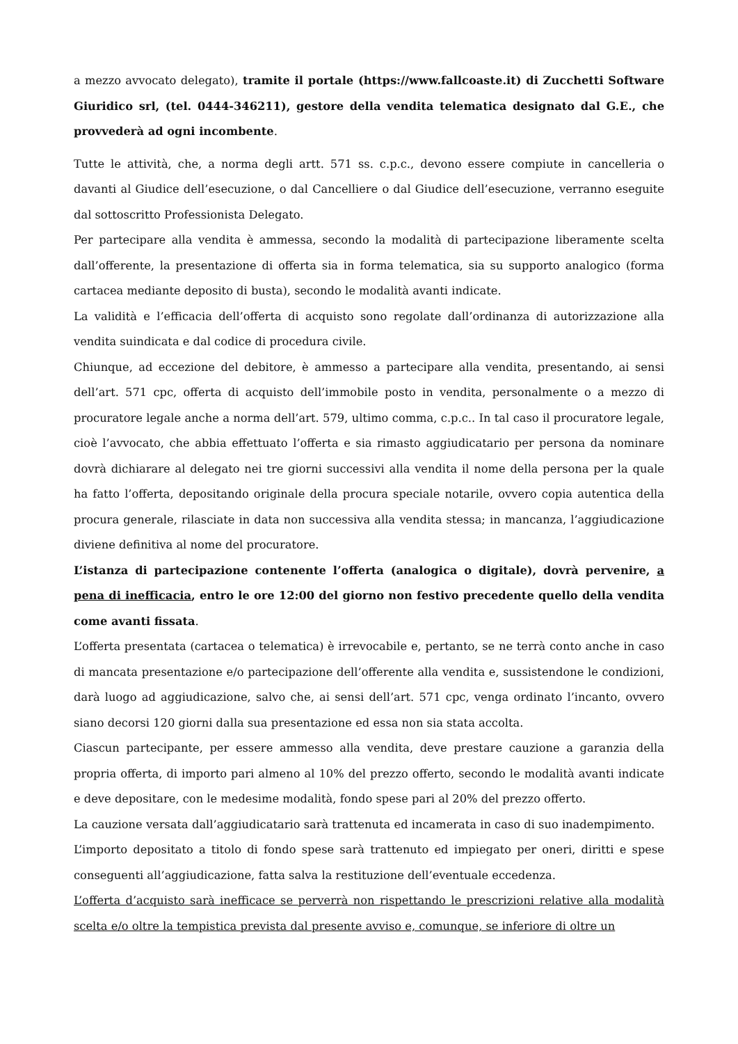a mezzo avvocato delegato), tramite il portale (https://www.fallcoaste.it) di Zucchetti Software Giuridico srl, (tel. 0444-346211), gestore della vendita telematica designato dal G.E., che provvederà ad ogni incombente.
Tutte le attività, che, a norma degli artt. 571 ss. c.p.c., devono essere compiute in cancelleria o davanti al Giudice dell’esecuzione, o dal Cancelliere o dal Giudice dell’esecuzione, verranno eseguite dal sottoscritto Professionista Delegato.
Per partecipare alla vendita è ammessa, secondo la modalità di partecipazione liberamente scelta dall’offerente, la presentazione di offerta sia in forma telematica, sia su supporto analogico (forma cartacea mediante deposito di busta), secondo le modalità avanti indicate.
La validità e l’efficacia dell’offerta di acquisto sono regolate dall’ordinanza di autorizzazione alla vendita suindicata e dal codice di procedura civile.
Chiunque, ad eccezione del debitore, è ammesso a partecipare alla vendita, presentando, ai sensi dell’art. 571 cpc, offerta di acquisto dell’immobile posto in vendita, personalmente o a mezzo di procuratore legale anche a norma dell’art. 579, ultimo comma, c.p.c.. In tal caso il procuratore legale, cioè l’avvocato, che abbia effettuato l’offerta e sia rimasto aggiudicatario per persona da nominare dovrà dichiarare al delegato nei tre giorni successivi alla vendita il nome della persona per la quale ha fatto l’offerta, depositando originale della procura speciale notarile, ovvero copia autentica della procura generale, rilasciate in data non successiva alla vendita stessa; in mancanza, l’aggiudicazione diviene definitiva al nome del procuratore.
L’istanza di partecipazione contenente l’offerta (analogica o digitale), dovrà pervenire, a pena di inefficacia, entro le ore 12:00 del giorno non festivo precedente quello della vendita come avanti fissata.
L’offerta presentata (cartacea o telematica) è irrevocabile e, pertanto, se ne terrà conto anche in caso di mancata presentazione e/o partecipazione dell’offerente alla vendita e, sussistendone le condizioni, darà luogo ad aggiudicazione, salvo che, ai sensi dell’art. 571 cpc, venga ordinato l’incanto, ovvero siano decorsi 120 giorni dalla sua presentazione ed essa non sia stata accolta.
Ciascun partecipante, per essere ammesso alla vendita, deve prestare cauzione a garanzia della propria offerta, di importo pari almeno al 10% del prezzo offerto, secondo le modalità avanti indicate e deve depositare, con le medesime modalità, fondo spese pari al 20% del prezzo offerto.
La cauzione versata dall’aggiudicatario sarà trattenuta ed incamerata in caso di suo inadempimento.
L’importo depositato a titolo di fondo spese sarà trattenuto ed impiegato per oneri, diritti e spese conseguenti all’aggiudicazione, fatta salva la restituzione dell’eventuale eccedenza.
L’offerta d’acquisto sarà inefficace se perverrà non rispettando le prescrizioni relative alla modalità scelta e/o oltre la tempistica prevista dal presente avviso e, comunque, se inferiore di oltre un